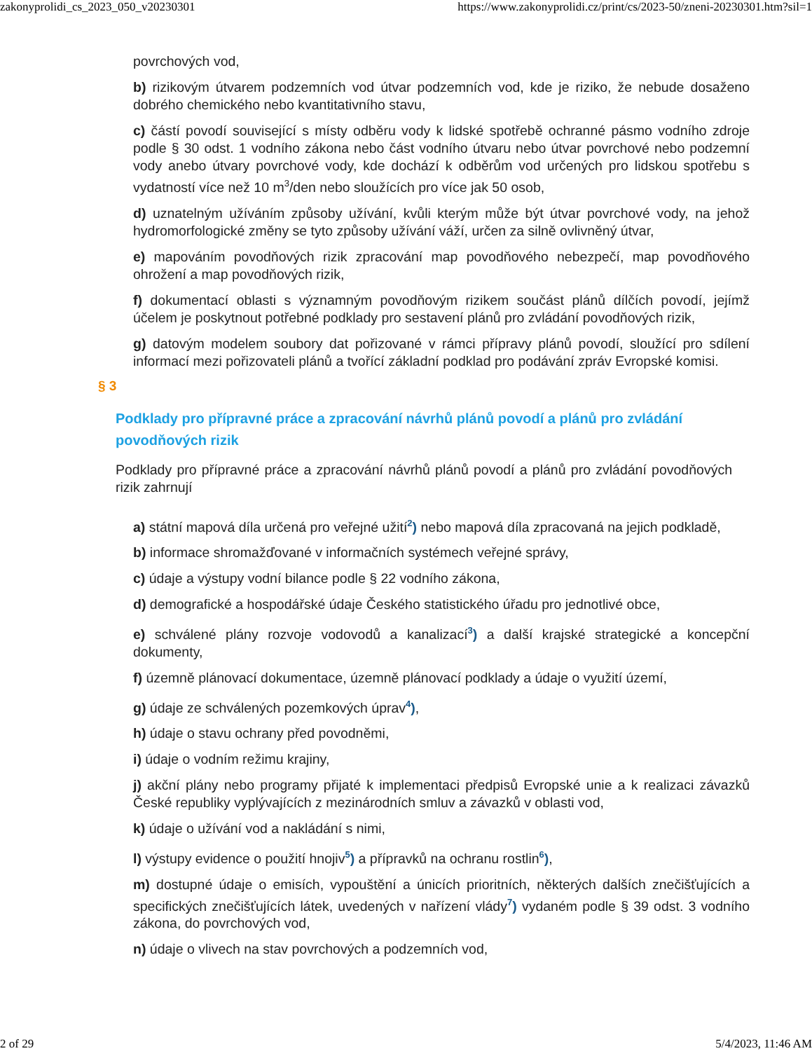zakonyprolidi_cs_2023_050_v20230301 https://www.zakonyprolidi.cz/print/cs/2023-50/zneni-20230301.htm?sil=1
povrchových vod,
b) rizikovým útvarem podzemních vod útvar podzemních vod, kde je riziko, že nebude dosaženo dobrého chemického nebo kvantitativního stavu,
c) částí povodí související s místy odběru vody k lidské spotřebě ochranné pásmo vodního zdroje podle § 30 odst. 1 vodního zákona nebo část vodního útvaru nebo útvar povrchové nebo podzemní vody anebo útvary povrchové vody, kde dochází k odběrům vod určených pro lidskou spotřebu s vydatností více než 10 m<sup>3</sup>/den nebo sloužících pro více jak 50 osob,
d) uznatelným užíváním způsoby užívání, kvůli kterým může být útvar povrchové vody, na jehož hydromorfologické změny se tyto způsoby užívání váží, určen za silně ovlivněný útvar,
e) mapováním povodňových rizik zpracování map povodňového nebezpečí, map povodňového ohrožení a map povodňových rizik,
f) dokumentací oblasti s významným povodňovým rizikem součást plánů dílčích povodí, jejímž účelem je poskytnout potřebné podklady pro sestavení plánů pro zvládání povodňových rizik,
g) datovým modelem soubory dat pořizované v rámci přípravy plánů povodí, sloužící pro sdílení informací mezi pořizovateli plánů a tvořící základní podklad pro podávání zpráv Evropské komisi.
§ 3
Podklady pro přípravné práce a zpracování návrhů plánů povodí a plánů pro zvládání povodňových rizik
Podklady pro přípravné práce a zpracování návrhů plánů povodí a plánů pro zvládání povodňových rizik zahrnují
a) státní mapová díla určená pro veřejné užití<sup>2</sup>) nebo mapová díla zpracovaná na jejich podkladě,
b) informace shromažďované v informačních systémech veřejné správy,
c) údaje a výstupy vodní bilance podle § 22 vodního zákona,
d) demografické a hospodářské údaje Českého statistického úřadu pro jednotlivé obce,
e) schválené plány rozvoje vodovodů a kanalizací<sup>3</sup>) a další krajské strategické a koncepční dokumenty,
f) územně plánovací dokumentace, územně plánovací podklady a údaje o využití území,
g) údaje ze schválených pozemkových úprav<sup>4</sup>),
h) údaje o stavu ochrany před povodněmi,
i) údaje o vodním režimu krajiny,
j) akční plány nebo programy přijaté k implementaci předpisů Evropské unie a k realizaci závazků České republiky vyplývajících z mezinárodních smluv a závazků v oblasti vod,
k) údaje o užívání vod a nakládání s nimi,
l) výstupy evidence o použití hnojiv<sup>5</sup>) a přípravků na ochranu rostlin<sup>6</sup>),
m) dostupné údaje o emisích, vypouštění a únicích prioritních, některých dalších znečišťujících a specifických znečišťujících látek, uvedených v nařízení vlády<sup>7</sup>) vydaném podle § 39 odst. 3 vodního zákona, do povrchových vod,
n) údaje o vlivech na stav povrchových a podzemních vod,
2 of 29 5/4/2023, 11:46 AM